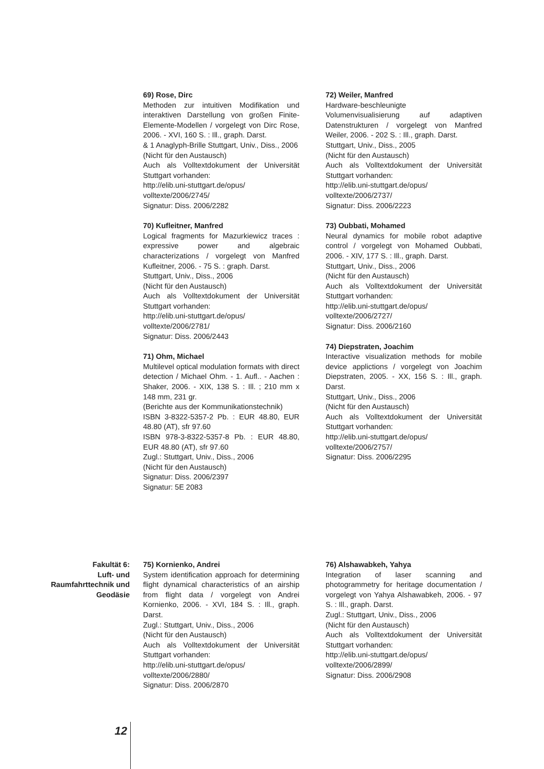69) Rose, Dirc
Methoden zur intuitiven Modifikation und interaktiven Darstellung von großen Finite-Elemente-Modellen / vorgelegt von Dirc Rose, 2006. - XVI, 160 S. : Ill., graph. Darst.
& 1 Anaglyph-Brille Stuttgart, Univ., Diss., 2006
(Nicht für den Austausch)
Auch als Volltextdokument der Universität Stuttgart vorhanden:
http://elib.uni-stuttgart.de/opus/
volltexte/2006/2745/
Signatur: Diss. 2006/2282
70) Kufleitner, Manfred
Logical fragments for Mazurkiewicz traces : expressive power and algebraic characterizations / vorgelegt von Manfred Kufleitner, 2006. - 75 S. : graph. Darst.
Stuttgart, Univ., Diss., 2006
(Nicht für den Austausch)
Auch als Volltextdokument der Universität Stuttgart vorhanden:
http://elib.uni-stuttgart.de/opus/
volltexte/2006/2781/
Signatur: Diss. 2006/2443
71) Ohm, Michael
Multilevel optical modulation formats with direct detection / Michael Ohm. - 1. Aufl.. - Aachen : Shaker, 2006. - XIX, 138 S. : Ill. ; 210 mm x 148 mm, 231 gr.
(Berichte aus der Kommunikationstechnik)
ISBN 3-8322-5357-2 Pb. : EUR 48.80, EUR 48.80 (AT), sfr 97.60
ISBN 978-3-8322-5357-8 Pb. : EUR 48.80, EUR 48.80 (AT), sfr 97.60
Zugl.: Stuttgart, Univ., Diss., 2006
(Nicht für den Austausch)
Signatur: Diss. 2006/2397
Signatur: 5E 2083
72) Weiler, Manfred
Hardware-beschleunigte Volumenvisualisierung auf adaptiven Datenstrukturen / vorgelegt von Manfred Weiler, 2006. - 202 S. : Ill., graph. Darst.
Stuttgart, Univ., Diss., 2005
(Nicht für den Austausch)
Auch als Volltextdokument der Universität Stuttgart vorhanden:
http://elib.uni-stuttgart.de/opus/
volltexte/2006/2737/
Signatur: Diss. 2006/2223
73) Oubbati, Mohamed
Neural dynamics for mobile robot adaptive control / vorgelegt von Mohamed Oubbati, 2006. - XIV, 177 S. : Ill., graph. Darst.
Stuttgart, Univ., Diss., 2006
(Nicht für den Austausch)
Auch als Volltextdokument der Universität Stuttgart vorhanden:
http://elib.uni-stuttgart.de/opus/
volltexte/2006/2727/
Signatur: Diss. 2006/2160
74) Diepstraten, Joachim
Interactive visualization methods for mobile device applictions / vorgelegt von Joachim Diepstraten, 2005. - XX, 156 S. : Ill., graph. Darst.
Stuttgart, Univ., Diss., 2006
(Nicht für den Austausch)
Auch als Volltextdokument der Universität Stuttgart vorhanden:
http://elib.uni-stuttgart.de/opus/
volltexte/2006/2757/
Signatur: Diss. 2006/2295
Fakultät 6:
Luft- und
Raumfahrttechnik und
Geodäsie
75) Kornienko, Andrei
System identification approach for determining flight dynamical characteristics of an airship from flight data / vorgelegt von Andrei Kornienko, 2006. - XVI, 184 S. : Ill., graph. Darst.
Zugl.: Stuttgart, Univ., Diss., 2006
(Nicht für den Austausch)
Auch als Volltextdokument der Universität Stuttgart vorhanden:
http://elib.uni-stuttgart.de/opus/
volltexte/2006/2880/
Signatur: Diss. 2006/2870
76) Alshawabkeh, Yahya
Integration of laser scanning and photogrammetry for heritage documentation / vorgelegt von Yahya Alshawabkeh, 2006. - 97 S. : Ill., graph. Darst.
Zugl.: Stuttgart, Univ., Diss., 2006
(Nicht für den Austausch)
Auch als Volltextdokument der Universität Stuttgart vorhanden:
http://elib.uni-stuttgart.de/opus/
volltexte/2006/2899/
Signatur: Diss. 2006/2908
12